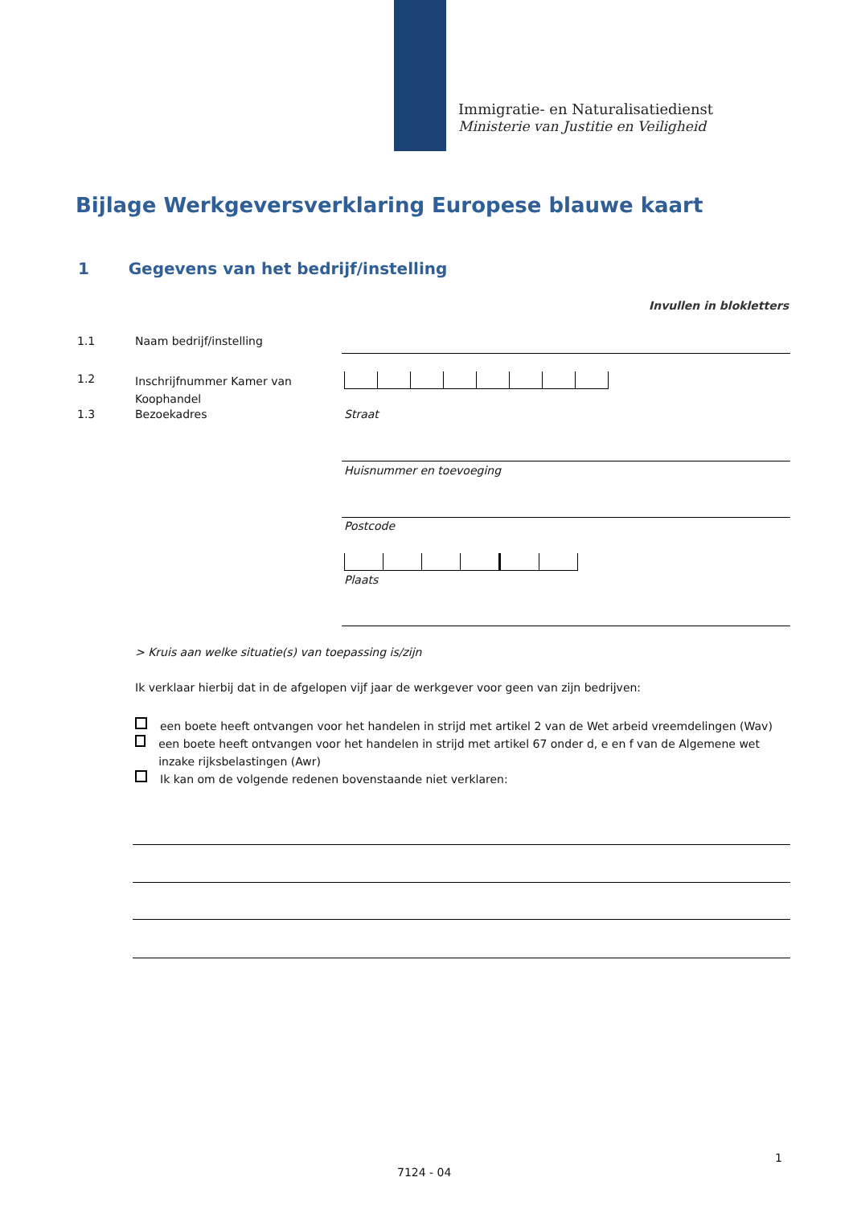Immigratie- en Naturalisatiedienst
Ministerie van Justitie en Veiligheid
Bijlage Werkgeversverklaring Europese blauwe kaart
1 Gegevens van het bedrijf/instelling
Invullen in blokletters
1.1 Naam bedrijf/instelling
1.2
Inschrijfnummer Kamer van
Koophandel
1.3 Bezoekadres Straat
Huisnummer en toevoeging
Postcode
Plaats
> Kruis aan welke situatie(s) van toepassing is/zijn
Ik verklaar hierbij dat in de afgelopen vijf jaar de werkgever voor geen van zijn bedrijven:
een boete heeft ontvangen voor het handelen in strijd met artikel 2 van de Wet arbeid vreemdelingen (Wav)
een boete heeft ontvangen voor het handelen in strijd met artikel 67 onder d, e en f van de Algemene wet inzake rijksbelastingen (Awr)
Ik kan om de volgende redenen bovenstaande niet verklaren:
1
7124 - 04